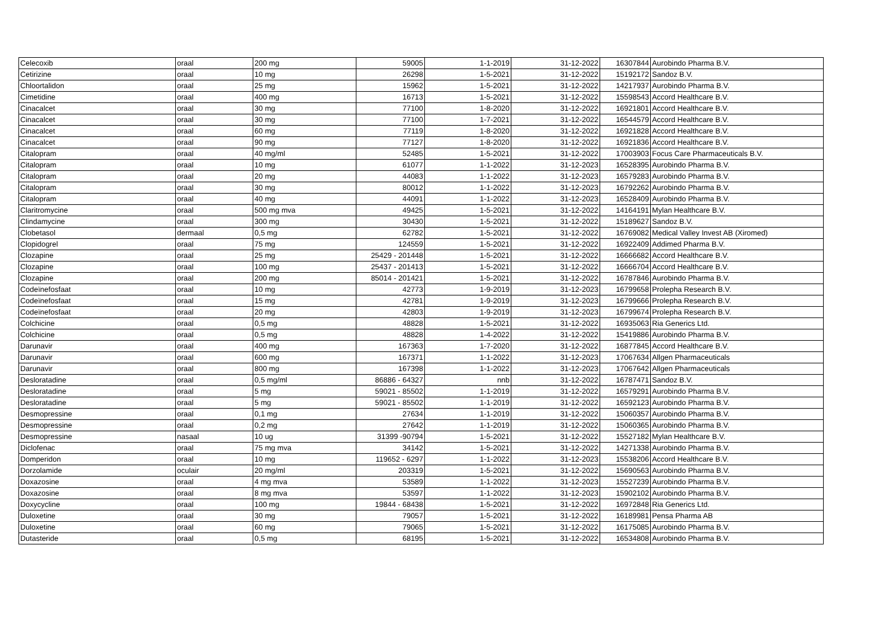| Celecoxib | oraal | 200 mg | 59005 | 1-1-2019 | 31-12-2022 | 16307844 | Aurobindo Pharma B.V. |
| Cetirizine | oraal | 10 mg | 26298 | 1-5-2021 | 31-12-2022 | 15192172 | Sandoz B.V. |
| Chloortalidon | oraal | 25 mg | 15962 | 1-5-2021 | 31-12-2022 | 14217937 | Aurobindo Pharma B.V. |
| Cimetidine | oraal | 400 mg | 16713 | 1-5-2021 | 31-12-2022 | 15598543 | Accord Healthcare B.V. |
| Cinacalcet | oraal | 30 mg | 77100 | 1-8-2020 | 31-12-2022 | 16921801 | Accord Healthcare B.V. |
| Cinacalcet | oraal | 30 mg | 77100 | 1-7-2021 | 31-12-2022 | 16544579 | Accord Healthcare B.V. |
| Cinacalcet | oraal | 60 mg | 77119 | 1-8-2020 | 31-12-2022 | 16921828 | Accord Healthcare B.V. |
| Cinacalcet | oraal | 90 mg | 77127 | 1-8-2020 | 31-12-2022 | 16921836 | Accord Healthcare B.V. |
| Citalopram | oraal | 40 mg/ml | 52485 | 1-5-2021 | 31-12-2022 | 17003903 | Focus Care Pharmaceuticals B.V. |
| Citalopram | oraal | 10 mg | 61077 | 1-1-2022 | 31-12-2023 | 16528395 | Aurobindo Pharma B.V. |
| Citalopram | oraal | 20 mg | 44083 | 1-1-2022 | 31-12-2023 | 16579283 | Aurobindo Pharma B.V. |
| Citalopram | oraal | 30 mg | 80012 | 1-1-2022 | 31-12-2023 | 16792262 | Aurobindo Pharma B.V. |
| Citalopram | oraal | 40 mg | 44091 | 1-1-2022 | 31-12-2023 | 16528409 | Aurobindo Pharma B.V. |
| Claritromycine | oraal | 500 mg mva | 49425 | 1-5-2021 | 31-12-2022 | 14164191 | Mylan Healthcare B.V. |
| Clindamycine | oraal | 300 mg | 30430 | 1-5-2021 | 31-12-2022 | 15189627 | Sandoz B.V. |
| Clobetasol | dermaal | 0,5 mg | 62782 | 1-5-2021 | 31-12-2022 | 16769082 | Medical Valley Invest AB (Xiromed) |
| Clopidogrel | oraal | 75 mg | 124559 | 1-5-2021 | 31-12-2022 | 16922409 | Addimed Pharma B.V. |
| Clozapine | oraal | 25 mg | 25429 - 201448 | 1-5-2021 | 31-12-2022 | 16666682 | Accord Healthcare B.V. |
| Clozapine | oraal | 100 mg | 25437 - 201413 | 1-5-2021 | 31-12-2022 | 16666704 | Accord Healthcare B.V. |
| Clozapine | oraal | 200 mg | 85014 - 201421 | 1-5-2021 | 31-12-2022 | 16787846 | Aurobindo Pharma B.V. |
| Codeïnefosfaat | oraal | 10 mg | 42773 | 1-9-2019 | 31-12-2023 | 16799658 | Prolepha Research B.V. |
| Codeïnefosfaat | oraal | 15 mg | 42781 | 1-9-2019 | 31-12-2023 | 16799666 | Prolepha Research B.V. |
| Codeïnefosfaat | oraal | 20 mg | 42803 | 1-9-2019 | 31-12-2023 | 16799674 | Prolepha Research B.V. |
| Colchicine | oraal | 0,5 mg | 48828 | 1-5-2021 | 31-12-2022 | 16935063 | Ria Generics Ltd. |
| Colchicine | oraal | 0,5 mg | 48828 | 1-4-2022 | 31-12-2022 | 15419886 | Aurobindo Pharma B.V. |
| Darunavir | oraal | 400 mg | 167363 | 1-7-2020 | 31-12-2022 | 16877845 | Accord Healthcare B.V. |
| Darunavir | oraal | 600 mg | 167371 | 1-1-2022 | 31-12-2023 | 17067634 | Allgen Pharmaceuticals |
| Darunavir | oraal | 800 mg | 167398 | 1-1-2022 | 31-12-2023 | 17067642 | Allgen Pharmaceuticals |
| Desloratadine | oraal | 0,5 mg/ml | 86886 - 64327 | nnb | 31-12-2022 | 16787471 | Sandoz B.V. |
| Desloratadine | oraal | 5 mg | 59021 - 85502 | 1-1-2019 | 31-12-2022 | 16579291 | Aurobindo Pharma B.V. |
| Desloratadine | oraal | 5 mg | 59021 - 85502 | 1-1-2019 | 31-12-2022 | 16592123 | Aurobindo Pharma B.V. |
| Desmopressine | oraal | 0,1 mg | 27634 | 1-1-2019 | 31-12-2022 | 15060357 | Aurobindo Pharma B.V. |
| Desmopressine | oraal | 0,2 mg | 27642 | 1-1-2019 | 31-12-2022 | 15060365 | Aurobindo Pharma B.V. |
| Desmopressine | nasaal | 10 ug | 31399 -90794 | 1-5-2021 | 31-12-2022 | 15527182 | Mylan Healthcare B.V. |
| Diclofenac | oraal | 75 mg mva | 34142 | 1-5-2021 | 31-12-2022 | 14271338 | Aurobindo Pharma B.V. |
| Domperidon | oraal | 10 mg | 119652 - 6297 | 1-1-2022 | 31-12-2023 | 15538206 | Accord Healthcare B.V. |
| Dorzolamide | oculair | 20 mg/ml | 203319 | 1-5-2021 | 31-12-2022 | 15690563 | Aurobindo Pharma B.V. |
| Doxazosine | oraal | 4 mg mva | 53589 | 1-1-2022 | 31-12-2023 | 15527239 | Aurobindo Pharma B.V. |
| Doxazosine | oraal | 8 mg mva | 53597 | 1-1-2022 | 31-12-2023 | 15902102 | Aurobindo Pharma B.V. |
| Doxycycline | oraal | 100 mg | 19844 - 68438 | 1-5-2021 | 31-12-2022 | 16972848 | Ria Generics Ltd. |
| Duloxetine | oraal | 30 mg | 79057 | 1-5-2021 | 31-12-2022 | 16189981 | Pensa Pharma AB |
| Duloxetine | oraal | 60 mg | 79065 | 1-5-2021 | 31-12-2022 | 16175085 | Aurobindo Pharma B.V. |
| Dutasteride | oraal | 0,5 mg | 68195 | 1-5-2021 | 31-12-2022 | 16534808 | Aurobindo Pharma B.V. |